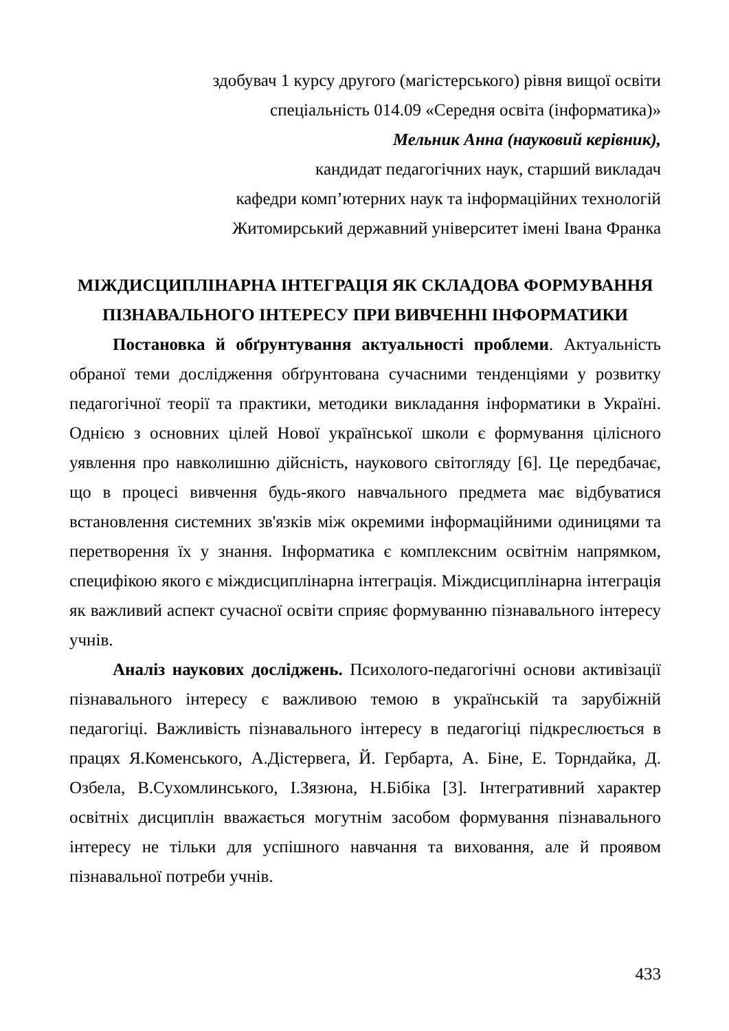здобувач 1 курсу другого (магістерського) рівня вищої освіти
спеціальність 014.09 «Середня освіта (інформатика)»
Мельник Анна (науковий керівник),
кандидат педагогічних наук, старший викладач
кафедри комп’ютерних наук та інформаційних технологій
Житомирський державний університет імені Івана Франка
МІЖДИСЦИПЛІНАРНА ІНТЕГРАЦІЯ ЯК СКЛАДОВА ФОРМУВАННЯ ПІЗНАВАЛЬНОГО ІНТЕРЕСУ ПРИ ВИВЧЕННІ ІНФОРМАТИКИ
Постановка й обґрунтування актуальності проблеми. Актуальність обраної теми дослідження обґрунтована сучасними тенденціями у розвитку педагогічної теорії та практики, методики викладання інформатики в Україні. Однією з основних цілей Нової української школи є формування цілісного уявлення про навколишню дійсність, наукового світогляду [6]. Це передбачає, що в процесі вивчення будь-якого навчального предмета має відбуватися встановлення системних зв'язків між окремими інформаційними одиницями та перетворення їх у знання. Інформатика є комплексним освітнім напрямком, специфікою якого є міждисциплінарна інтеграція. Міждисциплінарна інтеграція як важливий аспект сучасної освіти сприяє формуванню пізнавального інтересу учнів.
Аналіз наукових досліджень. Психолого-педагогічні основи активізації пізнавального інтересу є важливою темою в українській та зарубіжній педагогіці. Важливість пізнавального інтересу в педагогіці підкреслюється в працях Я.Коменського, А.Дістервега, Й. Гербарта, А. Біне, Е. Торндайка, Д. Озбела, В.Сухомлинського, І.Зязюна, Н.Бібіка [3]. Інтегративний характер освітніх дисциплін вважається могутнім засобом формування пізнавального інтересу не тільки для успішного навчання та виховання, але й проявом пізнавальної потреби учнів.
433